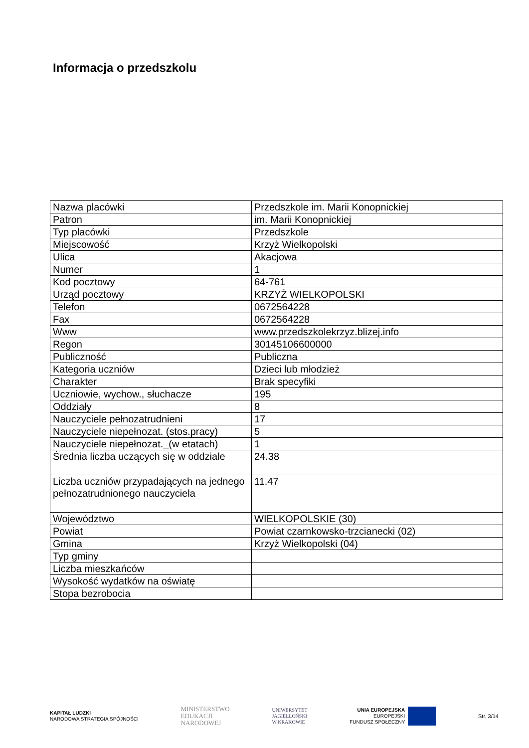Informacja o przedszkolu
| Nazwa placówki | Przedszkole im. Marii Konopnickiej |
| Patron | im. Marii Konopnickiej |
| Typ placówki | Przedszkole |
| Miejscowość | Krzyż Wielkopolski |
| Ulica | Akacjowa |
| Numer | 1 |
| Kod pocztowy | 64-761 |
| Urząd pocztowy | KRZYŻ WIELKOPOLSKI |
| Telefon | 0672564228 |
| Fax | 0672564228 |
| Www | www.przedszkolekrzyz.blizej.info |
| Regon | 30145106600000 |
| Publiczność | Publiczna |
| Kategoria uczniów | Dzieci lub młodzież |
| Charakter | Brak specyfiki |
| Uczniowie, wychow., słuchacze | 195 |
| Oddziały | 8 |
| Nauczyciele pełnozatrudnieni | 17 |
| Nauczyciele niepełnozat. (stos.pracy) | 5 |
| Nauczyciele niepełnozat._(w etatach) | 1 |
| Średnia liczba uczących się w oddziale | 24.38 |
| Liczba uczniów przypadających na jednego pełnozatrudnionego nauczyciela | 11.47 |
| Województwo | WIELKOPOLSKIE (30) |
| Powiat | Powiat czarnkowsko-trzcianecki (02) |
| Gmina | Krzyż Wielkopolski (04) |
| Typ gminy | |
| Liczba mieszkańców | |
| Wysokość wydatków na oświatę | |
| Stopa bezrobocia | |
KAPITAŁ LUDZKI
NARODOWA STRATEGIA SPÓJNOŚCI
MINISTERSTWO
EDUKACJI
NARODOWEJ
UNIWERSYTET
JAGIELLOŃSKI
W KRAKOWIE
UNIA EUROPEJSKA
EUROPEJSKI
FUNDUSZ SPOŁECZNY
Str. 3/14